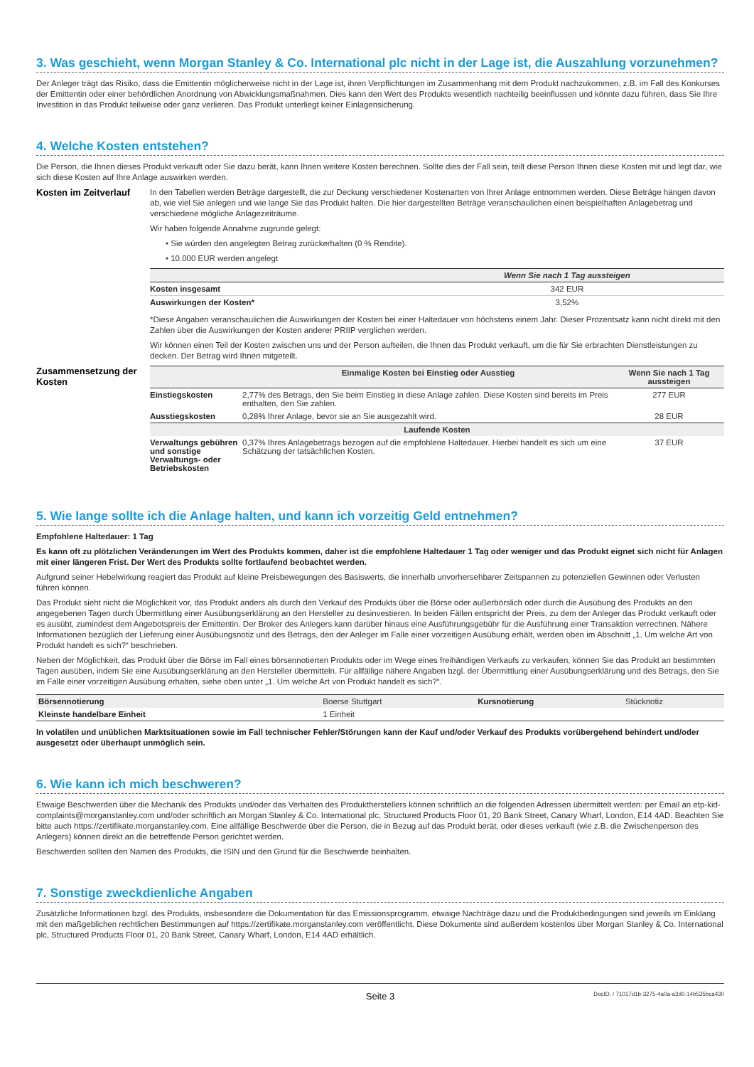3. Was geschieht, wenn Morgan Stanley & Co. International plc nicht in der Lage ist, die Auszahlung vorzunehmen?
Der Anleger trägt das Risiko, dass die Emittentin möglicherweise nicht in der Lage ist, ihren Verpflichtungen im Zusammenhang mit dem Produkt nachzukommen, z.B. im Fall des Konkurses der Emittentin oder einer behördlichen Anordnung von Abwicklungsmaßnahmen. Dies kann den Wert des Produkts wesentlich nachteilig beeinflussen und könnte dazu führen, dass Sie Ihre Investition in das Produkt teilweise oder ganz verlieren. Das Produkt unterliegt keiner Einlagensicherung.
4. Welche Kosten entstehen?
Die Person, die Ihnen dieses Produkt verkauft oder Sie dazu berät, kann Ihnen weitere Kosten berechnen. Sollte dies der Fall sein, teilt diese Person Ihnen diese Kosten mit und legt dar, wie sich diese Kosten auf Ihre Anlage auswirken werden.
Kosten im Zeitverlauf
In den Tabellen werden Beträge dargestellt, die zur Deckung verschiedener Kostenarten von Ihrer Anlage entnommen werden. Diese Beträge hängen davon ab, wie viel Sie anlegen und wie lange Sie das Produkt halten. Die hier dargestellten Beträge veranschaulichen einen beispielhaften Anlagebetrag und verschiedene mögliche Anlagezeiträume.
Wir haben folgende Annahme zugrunde gelegt:
• Sie würden den angelegten Betrag zurückerhalten (0 % Rendite).
• 10.000 EUR werden angelegt
| | Wenn Sie nach 1 Tag aussteigen |
| --- | --- |
| Kosten insgesamt | 342 EUR |
| Auswirkungen der Kosten* | 3,52% |
*Diese Angaben veranschaulichen die Auswirkungen der Kosten bei einer Haltedauer von höchstens einem Jahr. Dieser Prozentsatz kann nicht direkt mit den Zahlen über die Auswirkungen der Kosten anderer PRIIP verglichen werden.
Wir können einen Teil der Kosten zwischen uns und der Person aufteilen, die Ihnen das Produkt verkauft, um die für Sie erbrachten Dienstleistungen zu decken. Der Betrag wird Ihnen mitgeteilt.
Zusammensetzung der Kosten
| | Einmalige Kosten bei Einstieg oder Ausstieg | Wenn Sie nach 1 Tag aussteigen |
| --- | --- | --- |
| Einstiegskosten | 2,77% des Betrags, den Sie beim Einstieg in diese Anlage zahlen. Diese Kosten sind bereits im Preis enthalten, den Sie zahlen. | 277 EUR |
| Ausstiegskosten | 0,28% Ihrer Anlage, bevor sie an Sie ausgezahlt wird. | 28 EUR |
| Laufende Kosten | | |
| Verwaltungs gebühren und sonstige Verwaltungs- oder Betriebskosten | 0,37% Ihres Anlagebetrags bezogen auf die empfohlene Haltedauer. Hierbei handelt es sich um eine Schätzung der tatsächlichen Kosten. | 37 EUR |
5. Wie lange sollte ich die Anlage halten, und kann ich vorzeitig Geld entnehmen?
Empfohlene Haltedauer: 1 Tag
Es kann oft zu plötzlichen Veränderungen im Wert des Produkts kommen, daher ist die empfohlene Haltedauer 1 Tag oder weniger und das Produkt eignet sich nicht für Anlagen mit einer längeren Frist. Der Wert des Produkts sollte fortlaufend beobachtet werden.
Aufgrund seiner Hebelwirkung reagiert das Produkt auf kleine Preisbewegungen des Basiswerts, die innerhalb unvorhersehbarer Zeitspannen zu potenziellen Gewinnen oder Verlusten führen können.
Das Produkt sieht nicht die Möglichkeit vor, das Produkt anders als durch den Verkauf des Produkts über die Börse oder außerbörslich oder durch die Ausübung des Produkts an den angegebenen Tagen durch Übermittlung einer Ausübungserklärung an den Hersteller zu desinvestieren. In beiden Fällen entspricht der Preis, zu dem der Anleger das Produkt verkauft oder es ausübt, zumindest dem Angebotspreis der Emittentin. Der Broker des Anlegers kann darüber hinaus eine Ausführungsgebühr für die Ausführung einer Transaktion verrechnen. Nähere Informationen bezüglich der Lieferung einer Ausübungsnotiz und des Betrags, den der Anleger im Falle einer vorzeitigen Ausübung erhält, werden oben im Abschnitt „1. Um welche Art von Produkt handelt es sich?“ beschrieben.
Neben der Möglichkeit, das Produkt über die Börse im Fall eines börsennotierten Produkts oder im Wege eines freihändigen Verkaufs zu verkaufen, können Sie das Produkt an bestimmten Tagen ausüben, indem Sie eine Ausübungserklärung an den Hersteller übermitteln. Für allfällige nähere Angaben bzgl. der Übermittlung einer Ausübungserklärung und des Betrags, den Sie im Falle einer vorzeitigen Ausübung erhalten, siehe oben unter „1. Um welche Art von Produkt handelt es sich?“.
| Börsennotierung | Boerse Stuttgart | Kursnotierung | Stücknotiz |
| Kleinste handelbare Einheit | 1 Einheit | | |
In volatilen und unüblichen Marktsituationen sowie im Fall technischer Fehler/Störungen kann der Kauf und/oder Verkauf des Produkts vorübergehend behindert und/oder ausgesetzt oder überhaupt unmöglich sein.
6. Wie kann ich mich beschweren?
Etwaige Beschwerden über die Mechanik des Produkts und/oder das Verhalten des Produktherstellers können schriftlich an die folgenden Adressen übermittelt werden: per Email an etp-kid-complaints@morganstanley.com und/oder schriftlich an Morgan Stanley & Co. International plc, Structured Products Floor 01, 20 Bank Street, Canary Wharf, London, E14 4AD. Beachten Sie bitte auch https://zertifikate.morganstanley.com. Eine allfällige Beschwerde über die Person, die in Bezug auf das Produkt berät, oder dieses verkauft (wie z.B. die Zwischenperson des Anlegers) können direkt an die betreffende Person gerichtet werden.
Beschwerden sollten den Namen des Produkts, die ISIN und den Grund für die Beschwerde beinhalten.
7. Sonstige zweckdienliche Angaben
Zusätzliche Informationen bzgl. des Produkts, insbesondere die Dokumentation für das Emissionsprogramm, etwaige Nachträge dazu und die Produktbedingungen sind jeweils im Einklang mit den maßgeblichen rechtlichen Bestimmungen auf https://zertifikate.morganstanley.com veröffentlicht. Diese Dokumente sind außerdem kostenlos über Morgan Stanley & Co. International plc, Structured Products Floor 01, 20 Bank Street, Canary Wharf, London, E14 4AD erhältlich.
Seite 3 DocID: / 71017d1b-3275-4a0a-a3d0-14b535bca430